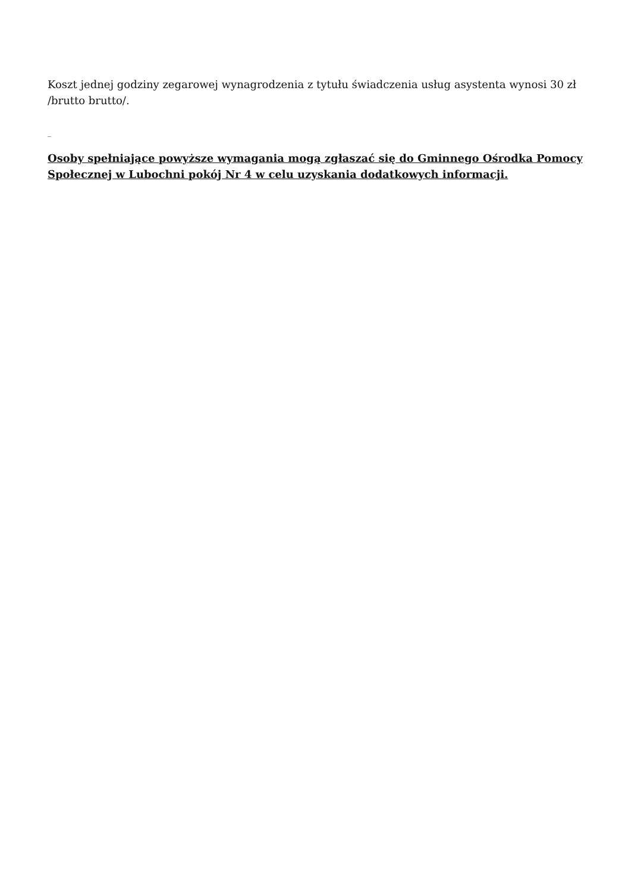Koszt jednej godziny zegarowej wynagrodzenia z tytułu świadczenia usług asystenta wynosi 30 zł /brutto brutto/.
_
Osoby spełniające powyższe wymagania mogą zgłaszać się do Gminnego Ośrodka Pomocy Społecznej w Lubochni pokój Nr 4 w celu uzyskania dodatkowych informacji.